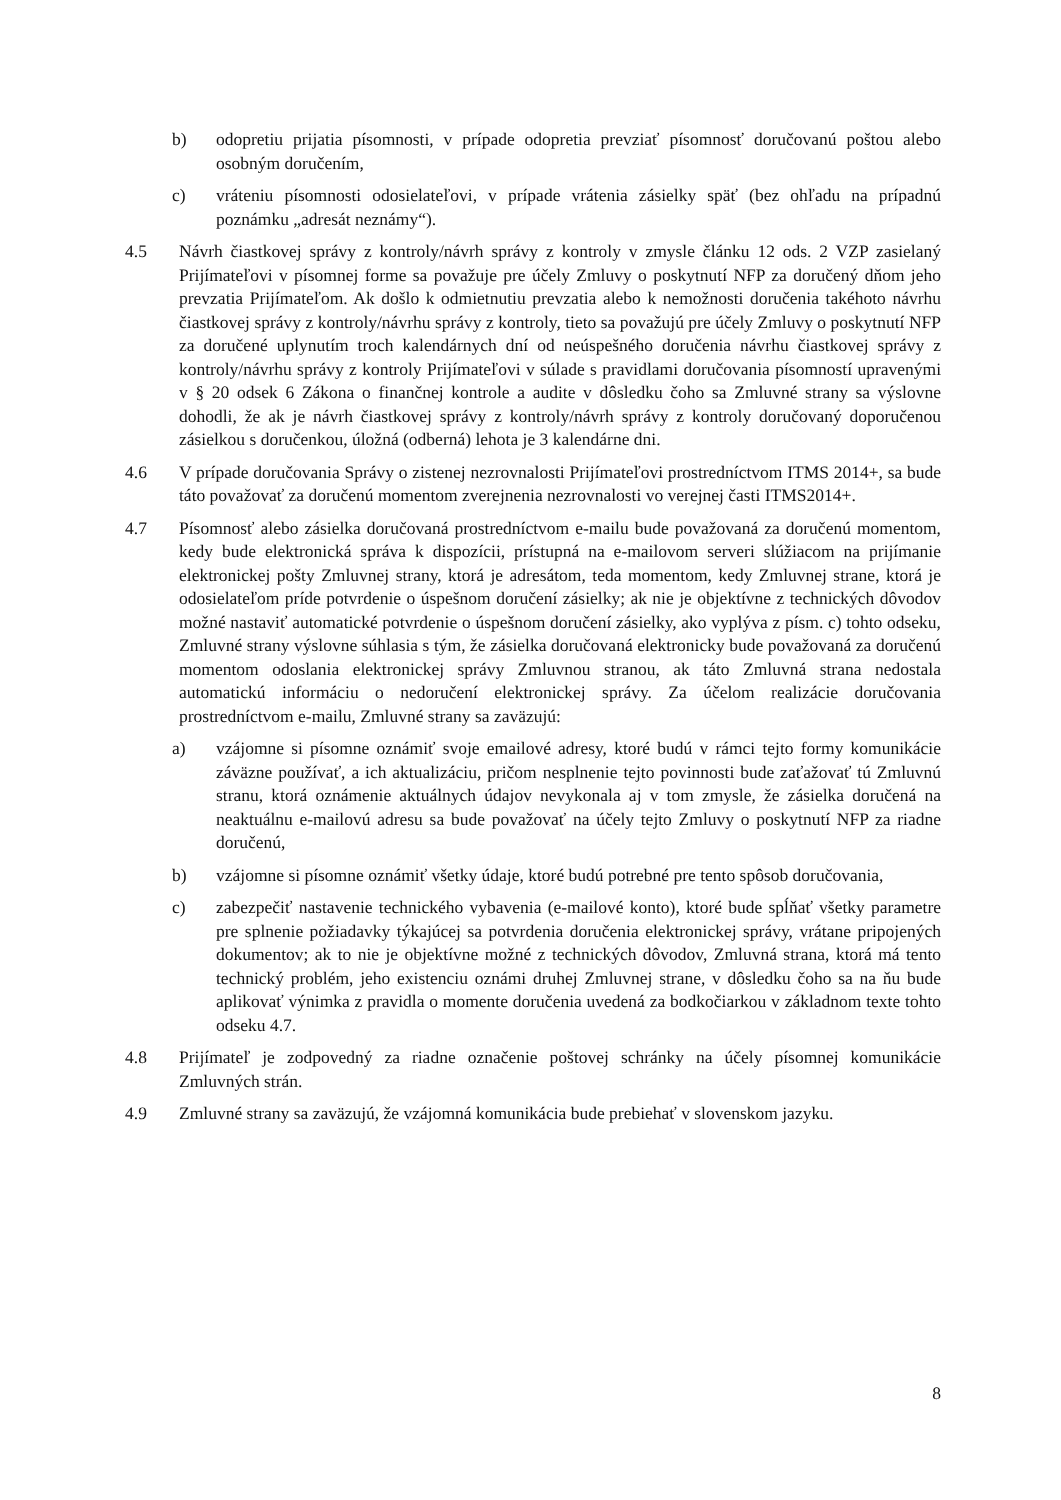b) odopretiu prijatia písomnosti, v prípade odopretia prevziať písomnosť doručovanú poštou alebo osobným doručením,
c) vráteniu písomnosti odosielateľovi, v prípade vrátenia zásielky späť (bez ohľadu na prípadnú poznámku „adresát neznámy“).
4.5 Návrh čiastkovej správy z kontroly/návrh správy z kontroly v zmysle článku 12 ods. 2 VZP zasielaný Prijímateľovi v písomnej forme sa považuje pre účely Zmluvy o poskytnutí NFP za doručený dňom jeho prevzatia Prijímateľom. Ak došlo k odmietnutiu prevzatia alebo k nemožnosti doručenia takéhoto návrhu čiastkovej správy z kontroly/návrhu správy z kontroly, tieto sa považujú pre účely Zmluvy o poskytnutí NFP za doručené uplynutím troch kalendárnych dní od neúspešného doručenia návrhu čiastkovej správy z kontroly/návrhu správy z kontroly Prijímateľovi v súlade s pravidlami doručovania písomností upravenými v § 20 odsek 6 Zákona o finančnej kontrole a audite v dôsledku čoho sa Zmluvné strany sa výslovne dohodli, že ak je návrh čiastkovej správy z kontroly/návrh správy z kontroly doručovaný doporučenou zásielkou s doručenkou, úložná (odberná) lehota je 3 kalendárne dni.
4.6 V prípade doručovania Správy o zistenej nezrovnalosti Prijímateľovi prostredníctvom ITMS 2014+, sa bude táto považovať za doručenú momentom zverejnenia nezrovnalosti vo verejnej časti ITMS2014+.
4.7 Písomnosť alebo zásielka doručovaná prostredníctvom e-mailu bude považovaná za doručenú momentom, kedy bude elektronická správa k dispozícii, prístupná na e-mailovom serveri slúžiacom na prijímanie elektronickej pošty Zmluvnej strany, ktorá je adresátom, teda momentom, kedy Zmluvnej strane, ktorá je odosielateľom príde potvrdenie o úspešnom doručení zásielky; ak nie je objektívne z technických dôvodov možné nastaviť automatické potvrdenie o úspešnom doručení zásielky, ako vyplýva z písm. c) tohto odseku, Zmluvné strany výslovne súhlasia s tým, že zásielka doručovaná elektronicky bude považovaná za doručenú momentom odoslania elektronickej správy Zmluvnou stranou, ak táto Zmluvná strana nedostala automatickú informáciu o nedoručení elektronickej správy. Za účelom realizácie doručovania prostredníctvom e-mailu, Zmluvné strany sa zaväzujú:
a) vzájomne si písomne oznámiť svoje emailové adresy, ktoré budú v rámci tejto formy komunikácie záväzne používať, a ich aktualizáciu, pričom nesplnenie tejto povinnosti bude zaťažovať tú Zmluvnú stranu, ktorá oznámenie aktuálnych údajov nevykonala aj v tom zmysle, že zásielka doručená na neaktuálnu e-mailovú adresu sa bude považovať na účely tejto Zmluvy o poskytnutí NFP za riadne doručenú,
b) vzájomne si písomne oznámiť všetky údaje, ktoré budú potrebné pre tento spôsob doručovania,
c) zabezpečiť nastavenie technického vybavenia (e-mailové konto), ktoré bude spĺňať všetky parametre pre splnenie požiadavky týkajúcej sa potvrdenia doručenia elektronickej správy, vrátane pripojených dokumentov; ak to nie je objektívne možné z technických dôvodov, Zmluvná strana, ktorá má tento technický problém, jeho existenciu oznámi druhej Zmluvnej strane, v dôsledku čoho sa na ňu bude aplikovať výnimka z pravidla o momente doručenia uvedená za bodkočiarkou v základnom texte tohto odseku 4.7.
4.8 Prijímateľ je zodpovedný za riadne označenie poštovej schránky na účely písomnej komunikácie Zmluvných strán.
4.9 Zmluvné strany sa zaväzujú, že vzájomná komunikácia bude prebiehať v slovenskom jazyku.
8